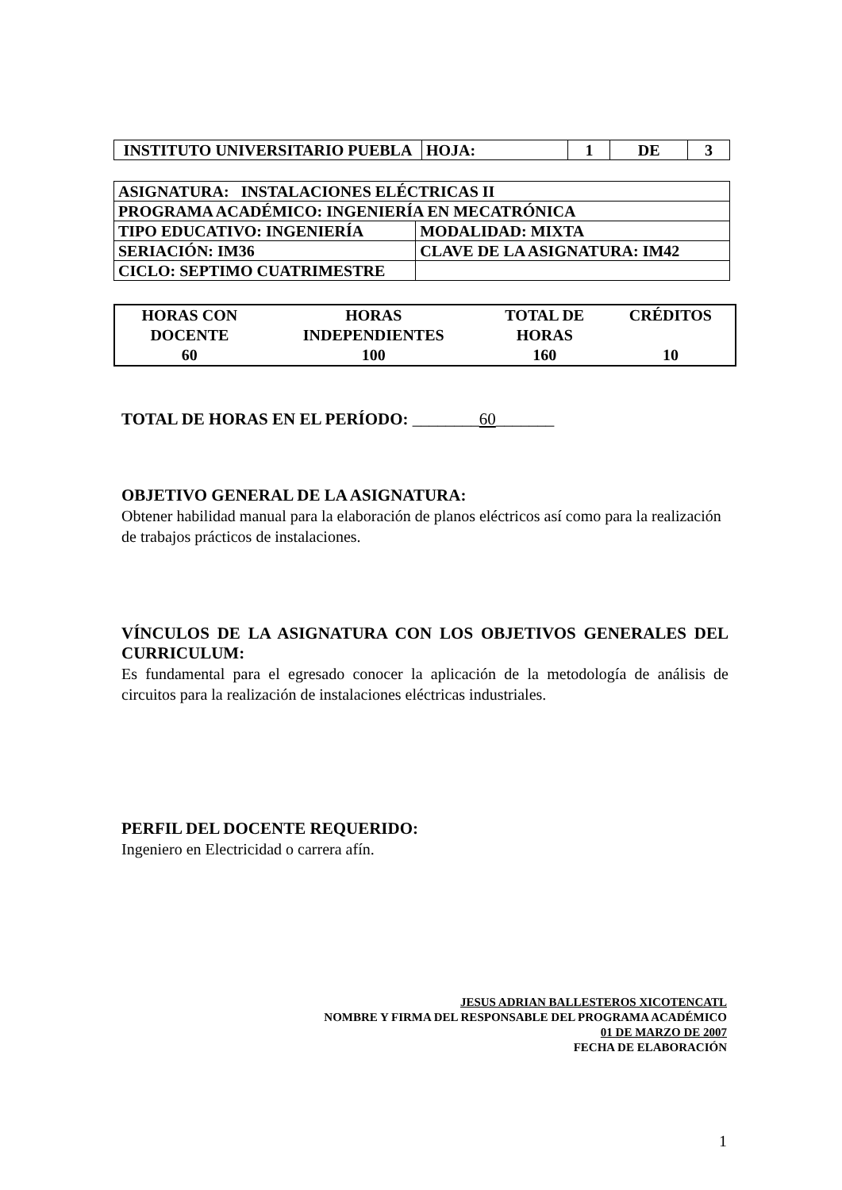| INSTITUTO UNIVERSITARIO PUEBLA | HOJA: | 1 | DE | 3 |
| ASIGNATURA: INSTALACIONES ELÉCTRICAS II | |
| PROGRAMA ACADÉMICO: INGENIERÍA EN MECATRÓNICA | |
| TIPO EDUCATIVO: INGENIERÍA | MODALIDAD: MIXTA |
| SERIACIÓN: IM36 | CLAVE DE LA ASIGNATURA: IM42 |
| CICLO: SEPTIMO CUATRIMESTRE | |
| HORAS CON DOCENTE | HORAS INDEPENDIENTES | TOTAL DE HORAS | CRÉDITOS |
| 60 | 100 | 160 | 10 |
TOTAL DE HORAS EN EL PERÍODO: ________60_______
OBJETIVO GENERAL DE LA ASIGNATURA:
Obtener habilidad manual para la elaboración de planos eléctricos así como para la realización de trabajos prácticos de instalaciones.
VÍNCULOS DE LA ASIGNATURA CON LOS OBJETIVOS GENERALES DEL CURRICULUM:
Es fundamental para el egresado conocer la aplicación de la metodología de análisis de circuitos para la realización de instalaciones eléctricas industriales.
PERFIL DEL DOCENTE REQUERIDO:
Ingeniero en Electricidad o carrera afín.
JESUS ADRIAN BALLESTEROS XICOTENCATL
NOMBRE Y FIRMA DEL RESPONSABLE DEL PROGRAMA ACADÉMICO
01 DE MARZO DE 2007
FECHA DE ELABORACIÓN
1